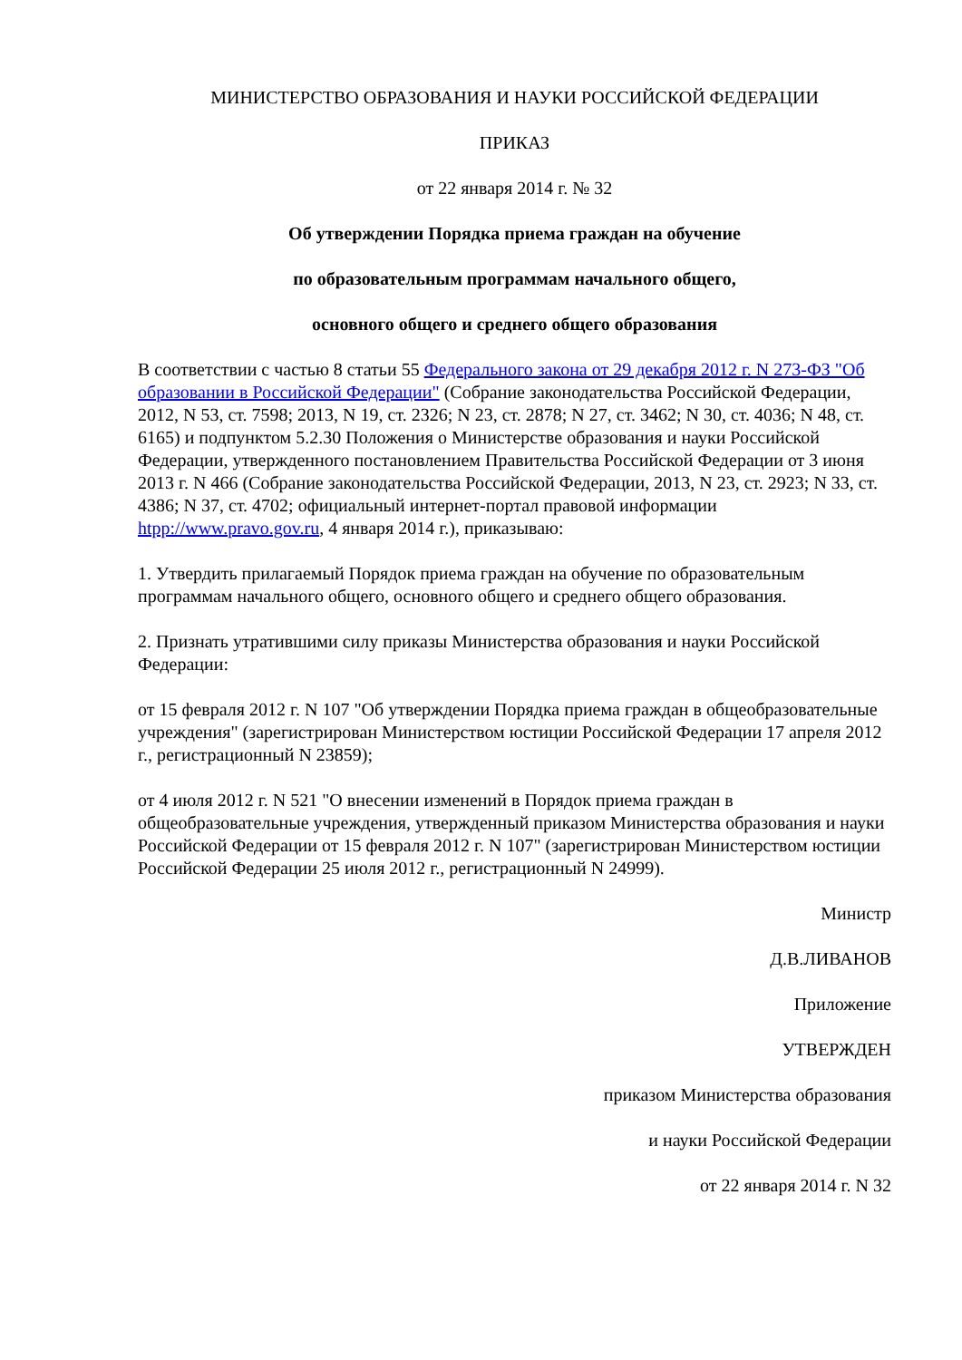МИНИСТЕРСТВО ОБРАЗОВАНИЯ И НАУКИ РОССИЙСКОЙ ФЕДЕРАЦИИ
ПРИКАЗ
от 22 января 2014 г. № 32
Об утверждении Порядка приема граждан на обучение
по образовательным программам начального общего,
основного общего и среднего общего образования
В соответствии с частью 8 статьи 55 Федерального закона от 29 декабря 2012 г. N 273-ФЗ "Об образовании в Российской Федерации" (Собрание законодательства Российской Федерации, 2012, N 53, ст. 7598; 2013, N 19, ст. 2326; N 23, ст. 2878; N 27, ст. 3462; N 30, ст. 4036; N 48, ст. 6165) и подпунктом 5.2.30 Положения о Министерстве образования и науки Российской Федерации, утвержденного постановлением Правительства Российской Федерации от 3 июня 2013 г. N 466 (Собрание законодательства Российской Федерации, 2013, N 23, ст. 2923; N 33, ст. 4386; N 37, ст. 4702; официальный интернет-портал правовой информации htpp://www.pravo.gov.ru, 4 января 2014 г.), приказываю:
1. Утвердить прилагаемый Порядок приема граждан на обучение по образовательным программам начального общего, основного общего и среднего общего образования.
2. Признать утратившими силу приказы Министерства образования и науки Российской Федерации:
от 15 февраля 2012 г. N 107 "Об утверждении Порядка приема граждан в общеобразовательные учреждения" (зарегистрирован Министерством юстиции Российской Федерации 17 апреля 2012 г., регистрационный N 23859);
от 4 июля 2012 г. N 521 "О внесении изменений в Порядок приема граждан в общеобразовательные учреждения, утвержденный приказом Министерства образования и науки Российской Федерации от 15 февраля 2012 г. N 107" (зарегистрирован Министерством юстиции Российской Федерации 25 июля 2012 г., регистрационный N 24999).
Министр
Д.В.ЛИВАНОВ
Приложение
УТВЕРЖДЕН
приказом Министерства образования
и науки Российской Федерации
от 22 января 2014 г. N 32